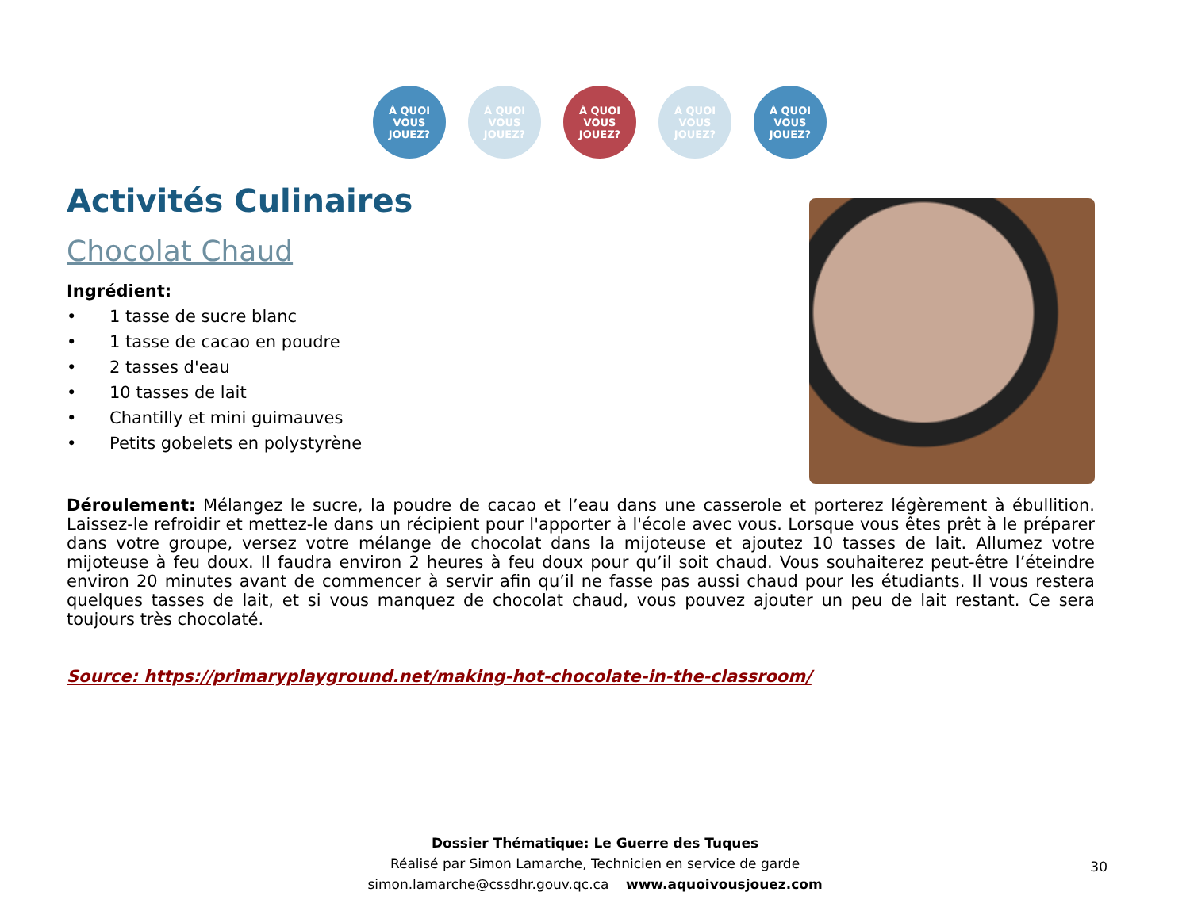À QUOI VOUS JOUEZ?
À QUOI VOUS JOUEZ?
À QUOI VOUS JOUEZ?
À QUOI VOUS JOUEZ?
À QUOI VOUS JOUEZ?
Activités Culinaires
Chocolat Chaud
Ingrédient:
• 1 tasse de sucre blanc
• 1 tasse de cacao en poudre
• 2 tasses d'eau
• 10 tasses de lait
• Chantilly et mini guimauves
• Petits gobelets en polystyrène
Déroulement: Mélangez le sucre, la poudre de cacao et l’eau dans une casserole et porterez légèrement à ébullition. Laissez-le refroidir et mettez-le dans un récipient pour l'apporter à l'école avec vous. Lorsque vous êtes prêt à le préparer dans votre groupe, versez votre mélange de chocolat dans la mijoteuse et ajoutez 10 tasses de lait. Allumez votre mijoteuse à feu doux. Il faudra environ 2 heures à feu doux pour qu’il soit chaud. Vous souhaiterez peut-être l’éteindre environ 20 minutes avant de commencer à servir afin qu’il ne fasse pas aussi chaud pour les étudiants. Il vous restera quelques tasses de lait, et si vous manquez de chocolat chaud, vous pouvez ajouter un peu de lait restant. Ce sera toujours très chocolaté.
Source: https://primaryplayground.net/making-hot-chocolate-in-the-classroom/
Dossier Thématique: Le Guerre des Tuques
Réalisé par Simon Lamarche, Technicien en service de garde
simon.lamarche@cssdhr.gouv.qc.ca www.aquoivousjouez.com
30